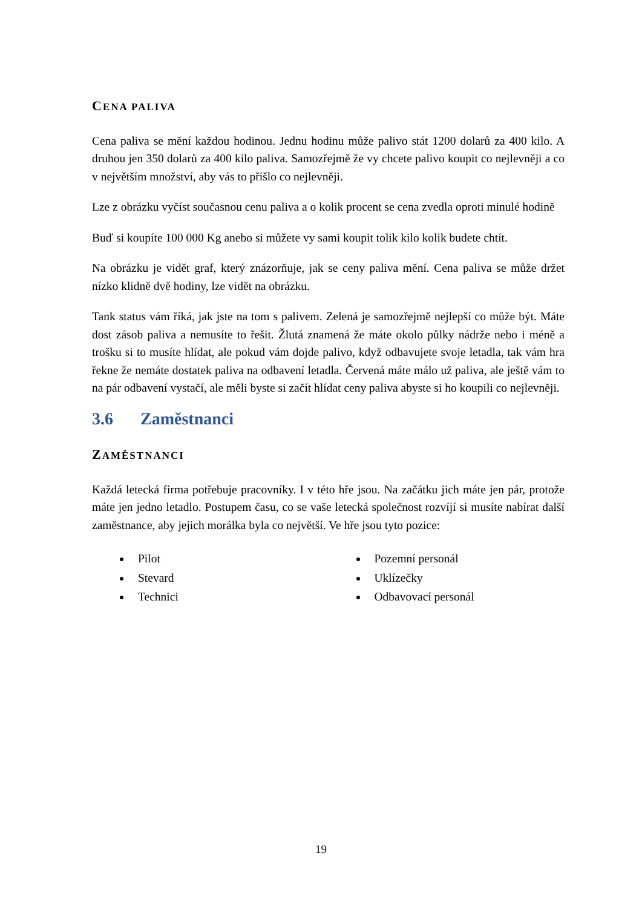CENA PALIVA
Cena paliva se mění každou hodinou. Jednu hodinu může palivo stát 1200 dolarů za 400 kilo. A druhou jen 350 dolarů za 400 kilo paliva. Samozřejmě že vy chcete palivo koupit co nejlevněji a co v největším množství, aby vás to přišlo co nejlevněji.
Lze z obrázku vyčíst současnou cenu paliva a o kolik procent se cena zvedla oproti minulé hodině
Buď si koupíte 100 000 Kg anebo si můžete vy sami koupit tolik kilo kolik budete chtít.
Na obrázku je vidět graf, který znázorňuje, jak se ceny paliva mění. Cena paliva se může držet nízko klidně dvě hodiny, lze vidět na obrázku.
Tank status vám říká, jak jste na tom s palivem. Zelená je samozřejmě nejlepší co může být. Máte dost zásob paliva a nemusíte to řešit. Žlutá znamená že máte okolo půlky nádrže nebo i méně a trošku si to musíte hlídat, ale pokud vám dojde palivo, když odbavujete svoje letadla, tak vám hra řekne že nemáte dostatek paliva na odbavení letadla. Červená máte málo už paliva, ale ještě vám to na pár odbavení vystačí, ale měli byste si začít hlídat ceny paliva abyste si ho koupili co nejlevněji.
3.6 Zaměstnanci
ZAMĚSTNANCI
Každá letecká firma potřebuje pracovníky. I v této hře jsou. Na začátku jich máte jen pár, protože máte jen jedno letadlo. Postupem času, co se vaše letecká společnost rozvíjí si musíte nabírat další zaměstnance, aby jejich morálka byla co největší. Ve hře jsou tyto pozice:
Pilot
Stevard
Technici
Pozemní personál
Uklízečky
Odbavovací personál
19